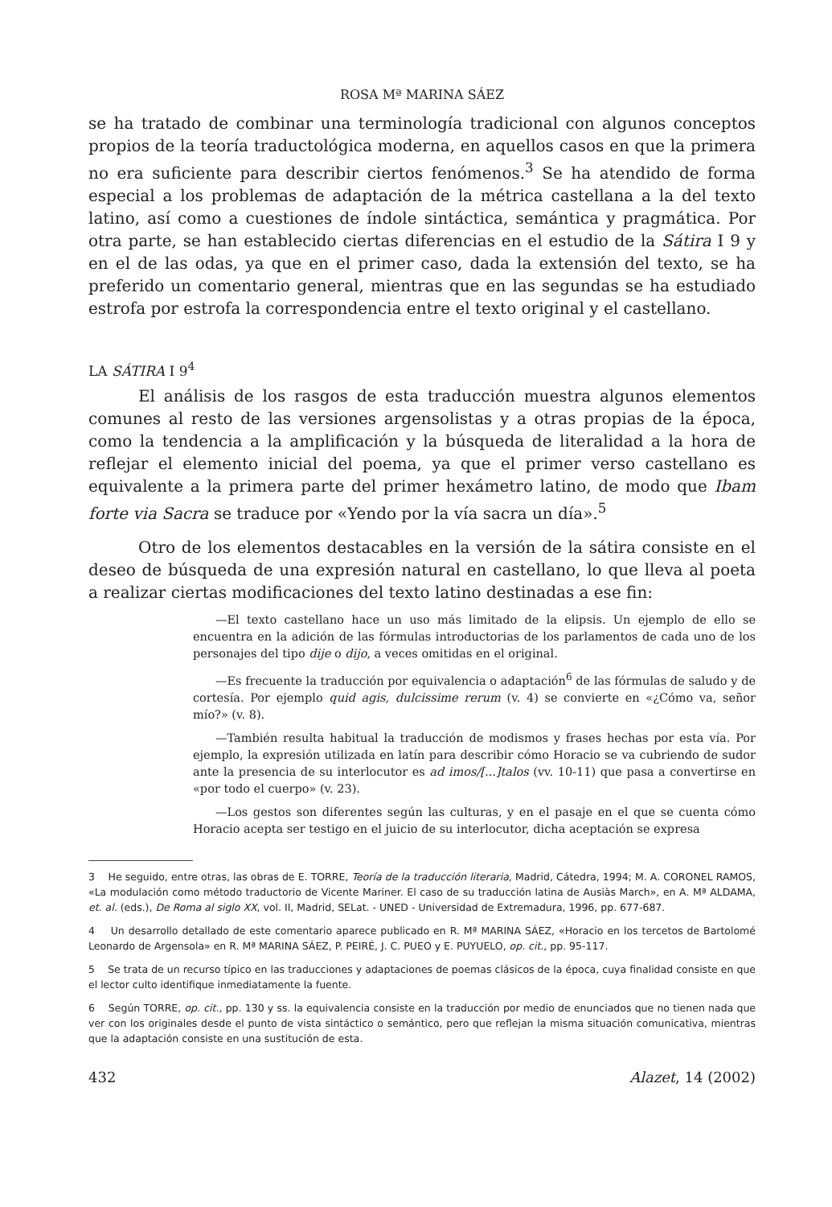ROSA Mª MARINA SÁEZ
se ha tratado de combinar una terminología tradicional con algunos conceptos propios de la teoría traductológica moderna, en aquellos casos en que la primera no era suficiente para describir ciertos fenómenos.<sup>3</sup> Se ha atendido de forma especial a los problemas de adaptación de la métrica castellana a la del texto latino, así como a cuestiones de índole sintáctica, semántica y pragmática. Por otra parte, se han establecido ciertas diferencias en el estudio de la Sátira I 9 y en el de las odas, ya que en el primer caso, dada la extensión del texto, se ha preferido un comentario general, mientras que en las segundas se ha estudiado estrofa por estrofa la correspondencia entre el texto original y el castellano.
LA SÁTIRA I 9<sup>4</sup>
El análisis de los rasgos de esta traducción muestra algunos elementos comunes al resto de las versiones argensolistas y a otras propias de la época, como la tendencia a la amplificación y la búsqueda de literalidad a la hora de reflejar el elemento inicial del poema, ya que el primer verso castellano es equivalente a la primera parte del primer hexámetro latino, de modo que Ibam forte via Sacra se traduce por «Yendo por la vía sacra un día».<sup>5</sup>
Otro de los elementos destacables en la versión de la sátira consiste en el deseo de búsqueda de una expresión natural en castellano, lo que lleva al poeta a realizar ciertas modificaciones del texto latino destinadas a ese fin:
—El texto castellano hace un uso más limitado de la elipsis. Un ejemplo de ello se encuentra en la adición de las fórmulas introductorias de los parlamentos de cada uno de los personajes del tipo dije o dijo, a veces omitidas en el original.
—Es frecuente la traducción por equivalencia o adaptación<sup>6</sup> de las fórmulas de saludo y de cortesía. Por ejemplo quid agis, dulcissime rerum (v. 4) se convierte en «¿Cómo va, señor mío?» (v. 8).
—También resulta habitual la traducción de modismos y frases hechas por esta vía. Por ejemplo, la expresión utilizada en latín para describir cómo Horacio se va cubriendo de sudor ante la presencia de su interlocutor es ad imos/[...]talos (vv. 10-11) que pasa a convertirse en «por todo el cuerpo» (v. 23).
—Los gestos son diferentes según las culturas, y en el pasaje en el que se cuenta cómo Horacio acepta ser testigo en el juicio de su interlocutor, dicha aceptación se expresa
3 He seguido, entre otras, las obras de E. TORRE, Teoría de la traducción literaria, Madrid, Cátedra, 1994; M. A. CORONEL RAMOS, «La modulación como método traductorio de Vicente Mariner. El caso de su traducción latina de Ausiàs March», en A. Mª ALDAMA, et. al. (eds.), De Roma al siglo XX, vol. II, Madrid, SELat. - UNED - Universidad de Extremadura, 1996, pp. 677-687.
4 Un desarrollo detallado de este comentario aparece publicado en R. Mª MARINA SÁEZ, «Horacio en los tercetos de Bartolomé Leonardo de Argensola» en R. Mª MARINA SÁEZ, P. PEIRÉ, J. C. PUEO y E. PUYUELO, op. cit., pp. 95-117.
5 Se trata de un recurso típico en las traducciones y adaptaciones de poemas clásicos de la época, cuya finalidad consiste en que el lector culto identifique inmediatamente la fuente.
6 Según TORRE, op. cit., pp. 130 y ss. la equivalencia consiste en la traducción por medio de enunciados que no tienen nada que ver con los originales desde el punto de vista sintáctico o semántico, pero que reflejan la misma situación comunicativa, mientras que la adaptación consiste en una sustitución de esta.
432 Alazet, 14 (2002)